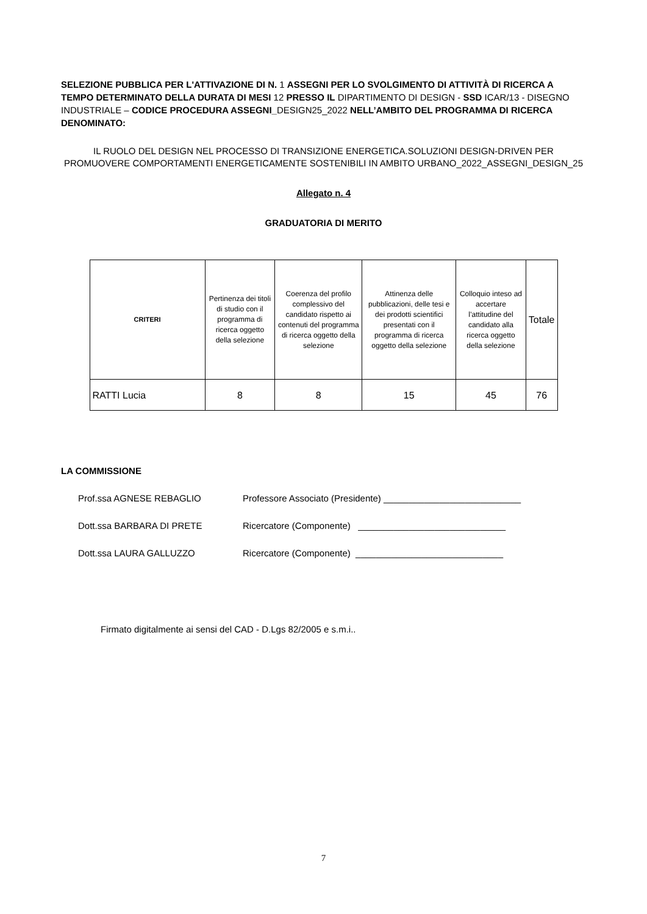SELEZIONE PUBBLICA PER L'ATTIVAZIONE DI N. 1 ASSEGNI PER LO SVOLGIMENTO DI ATTIVITÀ DI RICERCA A TEMPO DETERMINATO DELLA DURATA DI MESI 12 PRESSO IL DIPARTIMENTO DI DESIGN - SSD ICAR/13 - DISEGNO INDUSTRIALE – CODICE PROCEDURA ASSEGNI_DESIGN25_2022 NELL’AMBITO DEL PROGRAMMA DI RICERCA DENOMINATO:
IL RUOLO DEL DESIGN NEL PROCESSO DI TRANSIZIONE ENERGETICA.SOLUZIONI DESIGN-DRIVEN PER PROMUOVERE COMPORTAMENTI ENERGETICAMENTE SOSTENIBILI IN AMBITO URBANO_2022_ASSEGNI_DESIGN_25
Allegato n. 4
GRADUATORIA DI MERITO
| CRITERI | Pertinenza dei titoli di studio con il programma di ricerca oggetto della selezione | Coerenza del profilo complessivo del candidato rispetto ai contenuti del programma di ricerca oggetto della selezione | Attinenza delle pubblicazioni, delle tesi e dei prodotti scientifici presentati con il programma di ricerca oggetto della selezione | Colloquio inteso ad accertare l’attitudine del candidato alla ricerca oggetto della selezione | Totale |
| --- | --- | --- | --- | --- | --- |
| RATTI Lucia | 8 | 8 | 15 | 45 | 76 |
LA COMMISSIONE
Prof.ssa AGNESE REBAGLIO Professore Associato (Presidente) ___________________________
Dott.ssa BARBARA DI PRETE Ricercatore (Componente) _____________________________
Dott.ssa LAURA GALLUZZO Ricercatore (Componente) _____________________________
Firmato digitalmente ai sensi del CAD - D.Lgs 82/2005 e s.m.i..
7